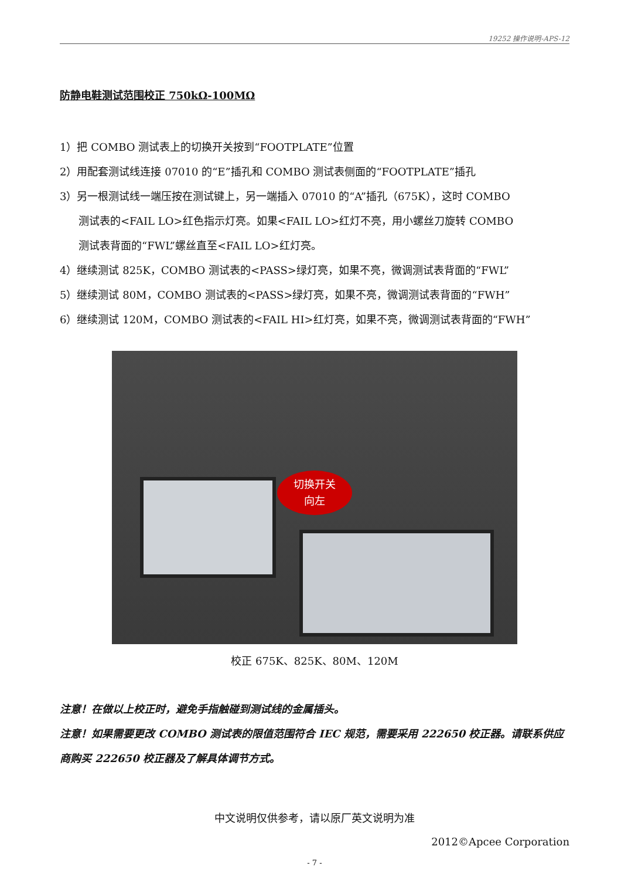19252 操作说明-APS-12
防静电鞋测试范围校正 750kΩ-100MΩ
1）把 COMBO 测试表上的切换开关按到“FOOTPLATE”位置
2）用配套测试线连接 07010 的“E”插孔和 COMBO 测试表侧面的“FOOTPLATE”插孔
3）另一根测试线一端压按在测试键上，另一端插入 07010 的“A”插孔（675K），这时 COMBO
测试表的<FAIL LO>红色指示灯亮。如果<FAIL LO>红灯不亮，用小螺丝刀旋转 COMBO
测试表背面的“FWL”螺丝直至<FAIL LO>红灯亮。
4）继续测试 825K，COMBO 测试表的<PASS>绿灯亮，如果不亮，微调测试表背面的“FWL”
5）继续测试 80M，COMBO 测试表的<PASS>绿灯亮，如果不亮，微调测试表背面的“FWH”
6）继续测试 120M，COMBO 测试表的<FAIL HI>红灯亮，如果不亮，微调测试表背面的“FWH”
切换开关
向左
校正 675K、825K、80M、120M
注意！在做以上校正时，避免手指触碰到测试线的金属插头。
注意！如果需要更改 COMBO 测试表的限值范围符合 IEC 规范，需要采用 222650 校正器。请联系供应商购买 222650 校正器及了解具体调节方式。
中文说明仅供参考，请以原厂英文说明为准
2012©Apcee Corporation
- 7 -